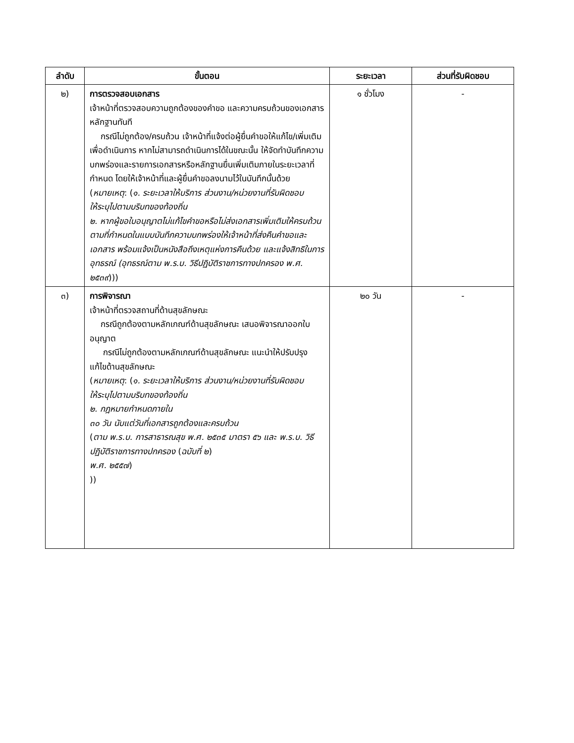| ลำดับ | ขั้นตอน | ระยะเวลา | ส่วนที่รับผิดชอบ |
| --- | --- | --- | --- |
| ๒) | การตรวจสอบเอกสาร เจ้าหน้าที่ตรวจสอบความถูกต้องของคำขอ และความครบถ้วนของเอกสารหลักฐานทันที กรณีไม่ถูกต้อง/ครบถ้วน เจ้าหน้าที่แจ้งต่อผู้ยื่นคำขอให้แก้ไข/เพิ่มเติมเพื่อดำเนินการ หากไม่สามารถดำเนินการได้ในขณะนั้น ให้จัดทำบันทึกความบกพร่องและรายการเอกสารหรือหลักฐานยื่นเพิ่มเติมภายในระยะเวลาที่กำหนด โดยให้เจ้าหน้าที่และผู้ยื่นคำขอลงนามไว้ในบันทึกนั้นด้วย ( หมายเหตุ : ( ๑. ระยะเวลาให้บริการ ส่วนงาน/หน่วยงานที่รับผิดชอบ ให้ระบุไปตามบริบทของท้องถิ่น ๒. หากผู้ขอใบอนุญาตไม่แก้ไขคำขอหรือไม่ส่งเอกสารเพิ่มเติมให้ครบถ้วน ตามที่กำหนดในแบบบันทึกความบกพร่องให้เจ้าหน้าที่ส่งคืนคำขอและเอกสาร พร้อมแจ้งเป็นหนังสือถึงเหตุแห่งการคืนด้วย และแจ้งสิทธิในการอุทธรณ์ (อุทธรณ์ตาม พ.ร.บ. วิธีปฏิบัติราชการทางปกครอง พ.ศ. ๒๕๓๙ ))) | ๑ ชั่วโมง | - |
| ๓) | การพิจารณา เจ้าหน้าที่ตรวจสถานที่ด้านสุขลักษณะ กรณีถูกต้องตามหลักเกณฑ์ด้านสุขลักษณะ เสนอพิจารณาออกใบอนุญาต กรณีไม่ถูกต้องตามหลักเกณฑ์ด้านสุขลักษณะ แนะนำให้ปรับปรุงแก้ไขด้านสุขลักษณะ ( หมายเหตุ : ( ๑. ระยะเวลาให้บริการ ส่วนงาน/หน่วยงานที่รับผิดชอบ ให้ระบุไปตามบริบทของท้องถิ่น ๒. กฎหมายกำหนดภายใน ๓๐ วัน นับแต่วันที่เอกสารถูกต้องและครบถ้วน ( ตาม พ.ร.บ. การสาธารณสุข พ.ศ. ๒๕๓๕ มาตรา ๕๖ และ พ.ร.บ. วิธีปฏิบัติราชการทางปกครอง ( ฉบับที่ ๒ ) พ.ศ. ๒๕๕๗ ) )) | ๒๐ วัน | - |